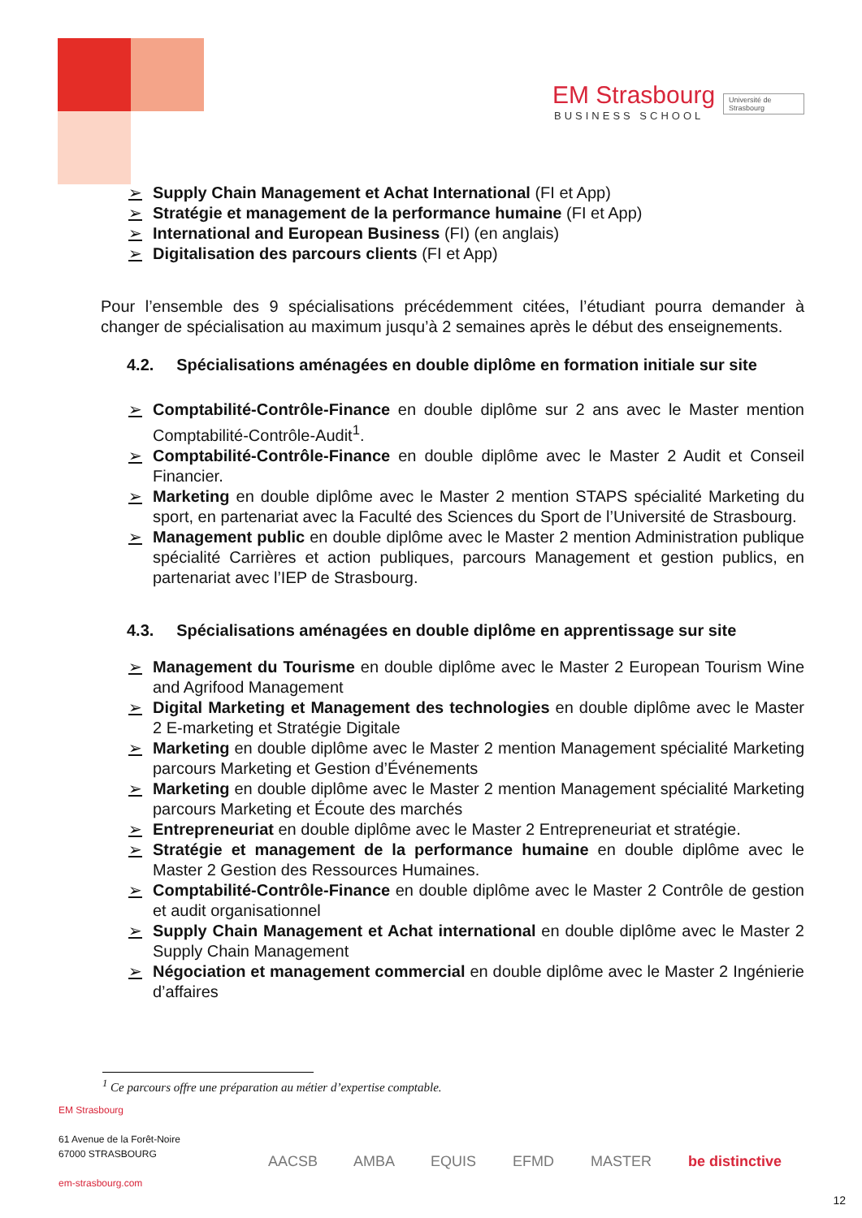EM Strasbourg
BUSINESS SCHOOL
Université de Strasbourg
➢ Supply Chain Management et Achat International (FI et App)
➢ Stratégie et management de la performance humaine (FI et App)
➢ International and European Business (FI) (en anglais)
➢ Digitalisation des parcours clients (FI et App)
Pour l’ensemble des 9 spécialisations précédemment citées, l’étudiant pourra demander à changer de spécialisation au maximum jusqu’à 2 semaines après le début des enseignements.
4.2. Spécialisations aménagées en double diplôme en formation initiale sur site
➢ Comptabilité-Contrôle-Finance en double diplôme sur 2 ans avec le Master mention Comptabilité-Contrôle-Audit<sup>1</sup>.
➢ Comptabilité-Contrôle-Finance en double diplôme avec le Master 2 Audit et Conseil Financier.
➢ Marketing en double diplôme avec le Master 2 mention STAPS spécialité Marketing du sport, en partenariat avec la Faculté des Sciences du Sport de l’Université de Strasbourg.
➢ Management public en double diplôme avec le Master 2 mention Administration publique spécialité Carrières et action publiques, parcours Management et gestion publics, en partenariat avec l’IEP de Strasbourg.
4.3. Spécialisations aménagées en double diplôme en apprentissage sur site
➢ Management du Tourisme en double diplôme avec le Master 2 European Tourism Wine and Agrifood Management
➢ Digital Marketing et Management des technologies en double diplôme avec le Master 2 E-marketing et Stratégie Digitale
➢ Marketing en double diplôme avec le Master 2 mention Management spécialité Marketing parcours Marketing et Gestion d’Événements
➢ Marketing en double diplôme avec le Master 2 mention Management spécialité Marketing parcours Marketing et Écoute des marchés
➢ Entrepreneuriat en double diplôme avec le Master 2 Entrepreneuriat et stratégie.
➢ Stratégie et management de la performance humaine en double diplôme avec le Master 2 Gestion des Ressources Humaines.
➢ Comptabilité-Contrôle-Finance en double diplôme avec le Master 2 Contrôle de gestion et audit organisationnel
➢ Supply Chain Management et Achat international en double diplôme avec le Master 2 Supply Chain Management
➢ Négociation et management commercial en double diplôme avec le Master 2 Ingénierie d’affaires
<sup>1</sup> Ce parcours offre une préparation au métier d’expertise comptable.
EM Strasbourg
61 Avenue de la Forêt-Noire
67000 STRASBOURG
em-strasbourg.com
AACSB AMBA EQUIS EFMD MASTER be distinctive
12